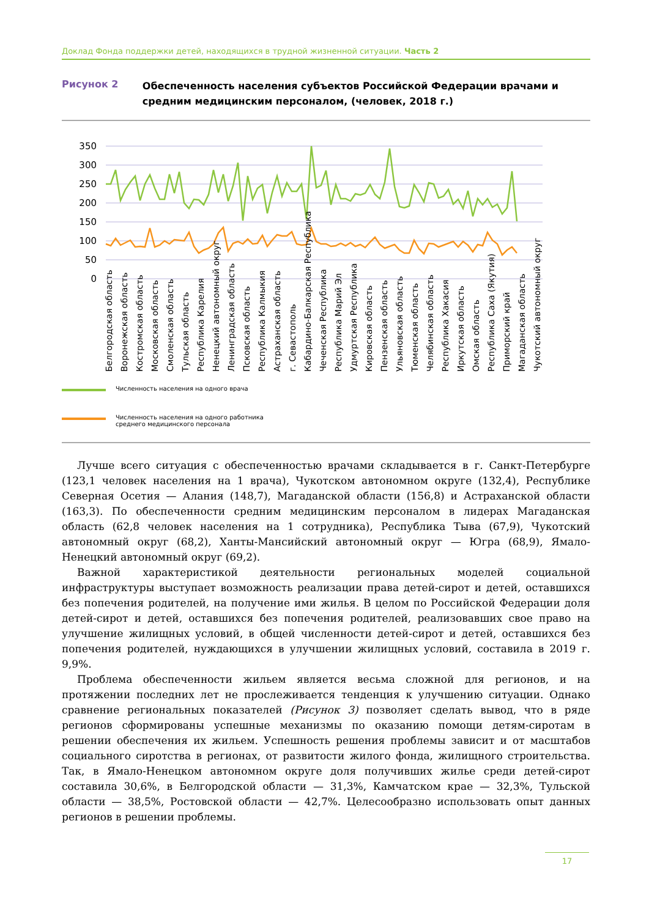Доклад Фонда поддержки детей, находящихся в трудной жизненной ситуации. Часть 2
Рисунок 2
Обеспеченность населения субъектов Российской Федерации врачами и средним медицинским персоналом, (человек, 2018 г.)
350
300
250
200
150
100
50
0
Белгородская область
Воронежская область
Костромская область
Московская область
Смоленская область
Тульская область
Республика Карелия
Ненецкий автономный округ
Ленинградская область
Псковская область
Республика Калмыкия
Астраханская область
г. Севастополь
Кабардино-Балкарская Республика
Чеченская Республика
Республика Марий Эл
Удмуртская Республика
Кировская область
Пензенская область
Ульяновская область
Тюменская область
Челябинская область
Республика Хакасия
Иркутская область
Омская область
Республика Саха (Якутия)
Приморский край
Магаданская область
Чукотский автономный округ
Численность населения на одного врача
Численность населения на одного работника
среднего медицинского персонала
Лучше всего ситуация с обеспеченностью врачами складывается в г. Санкт-Петербурге (123,1 человек населения на 1 врача), Чукотском автономном округе (132,4), Республике Северная Осетия — Алания (148,7), Магаданской области (156,8) и Астраханской области (163,3). По обеспеченности средним медицинским персоналом в лидерах Магаданская область (62,8 человек населения на 1 сотрудника), Республика Тыва (67,9), Чукотский автономный округ (68,2), Ханты-Мансийский автономный округ — Югра (68,9), Ямало-Ненецкий автономный округ (69,2).
Важной характеристикой деятельности региональных моделей социальной инфраструктуры выступает возможность реализации права детей-сирот и детей, оставшихся без попечения родителей, на получение ими жилья. В целом по Российской Федерации доля детей-сирот и детей, оставшихся без попечения родителей, реализовавших свое право на улучшение жилищных условий, в общей численности детей-сирот и детей, оставшихся без попечения родителей, нуждающихся в улучшении жилищных условий, составила в 2019 г. 9,9%.
Проблема обеспеченности жильем является весьма сложной для регионов, и на протяжении последних лет не прослеживается тенденция к улучшению ситуации. Однако сравнение региональных показателей (Рисунок 3) позволяет сделать вывод, что в ряде регионов сформированы успешные механизмы по оказанию помощи детям-сиротам в решении обеспечения их жильем. Успешность решения проблемы зависит и от масштабов социального сиротства в регионах, от развитости жилого фонда, жилищного строительства. Так, в Ямало-Ненецком автономном округе доля получивших жилье среди детей-сирот составила 30,6%, в Белгородской области — 31,3%, Камчатском крае — 32,3%, Тульской области — 38,5%, Ростовской области — 42,7%. Целесообразно использовать опыт данных регионов в решении проблемы.
17